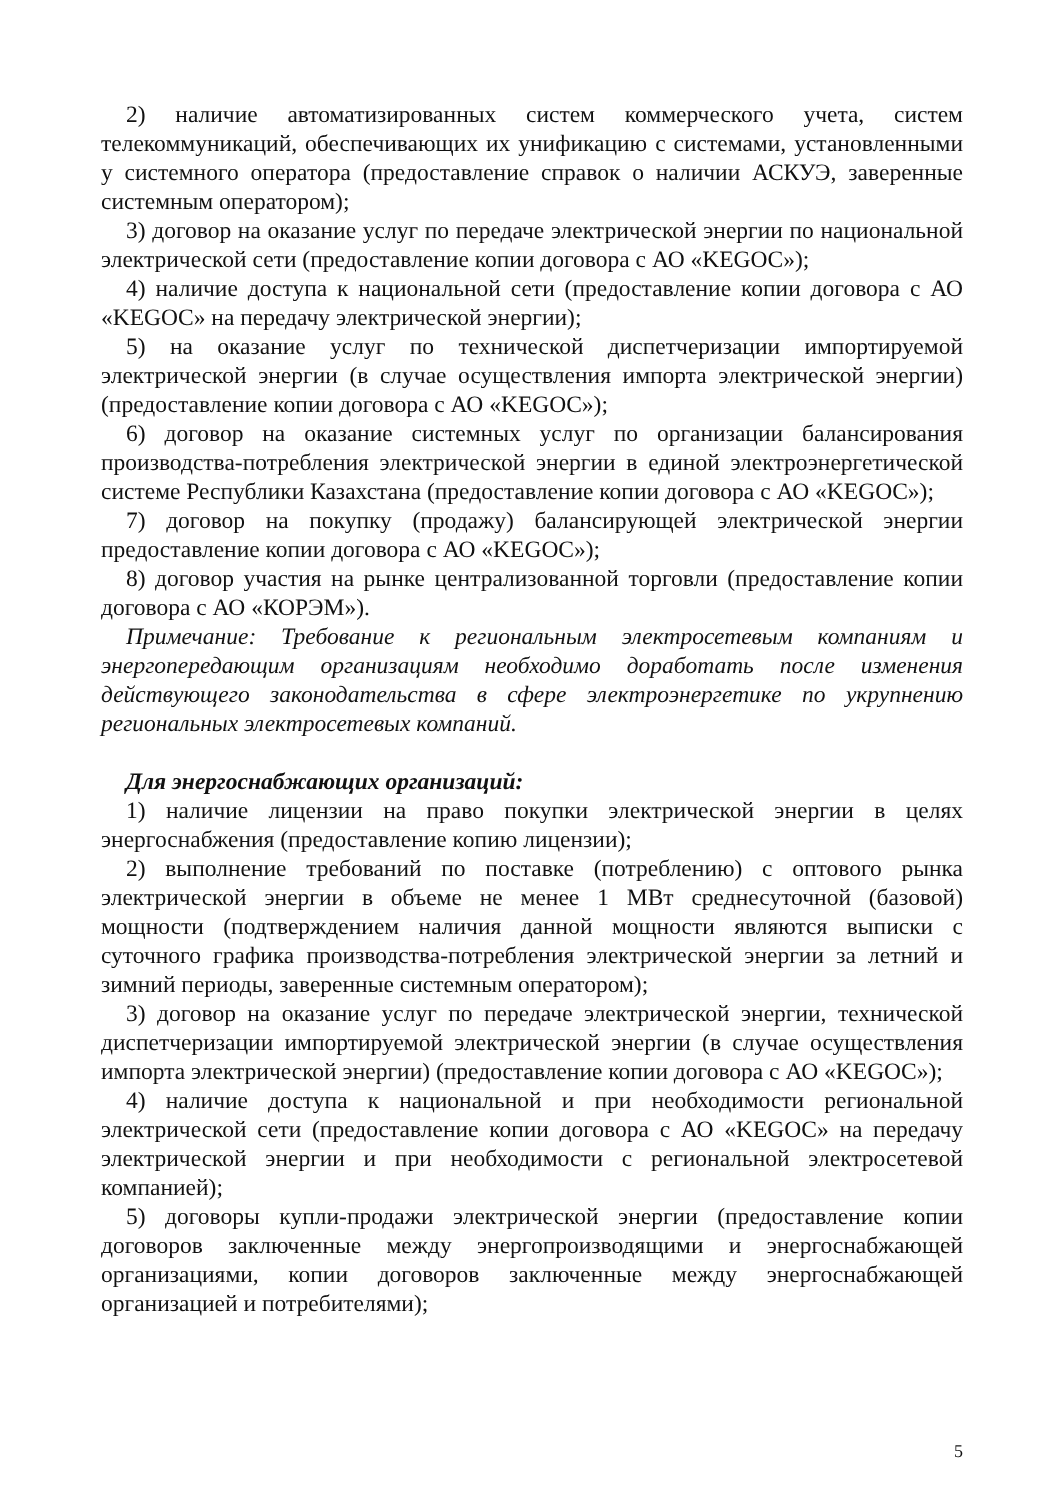2) наличие автоматизированных систем коммерческого учета, систем телекоммуникаций, обеспечивающих их унификацию с системами, установленными у системного оператора (предоставление справок о наличии АСКУЭ, заверенные системным оператором);
3) договор на оказание услуг по передаче электрической энергии по национальной электрической сети (предоставление копии договора с АО «KEGOC»);
4) наличие доступа к национальной сети (предоставление копии договора с АО «KEGOC» на передачу электрической энергии);
5) на оказание услуг по технической диспетчеризации импортируемой электрической энергии (в случае осуществления импорта электрической энергии) (предоставление копии договора с АО «KEGOC»);
6) договор на оказание системных услуг по организации балансирования производства-потребления электрической энергии в единой электроэнергетической системе Республики Казахстана (предоставление копии договора с АО «KEGOC»);
7) договор на покупку (продажу) балансирующей электрической энергии предоставление копии договора с АО «KEGOC»);
8) договор участия на рынке централизованной торговли (предоставление копии договора с АО «КОРЭМ»).
Примечание: Требование к региональным электросетевым компаниям и энергопередающим организациям необходимо доработать после изменения действующего законодательства в сфере электроэнергетике по укрупнению региональных электросетевых компаний.
Для энергоснабжающих организаций:
1) наличие лицензии на право покупки электрической энергии в целях энергоснабжения (предоставление копию лицензии);
2) выполнение требований по поставке (потреблению) с оптового рынка электрической энергии в объеме не менее 1 МВт среднесуточной (базовой) мощности (подтверждением наличия данной мощности являются выписки с суточного графика производства-потребления электрической энергии за летний и зимний периоды, заверенные системным оператором);
3) договор на оказание услуг по передаче электрической энергии, технической диспетчеризации импортируемой электрической энергии (в случае осуществления импорта электрической энергии) (предоставление копии договора с АО «KEGOC»);
4) наличие доступа к национальной и при необходимости региональной электрической сети (предоставление копии договора с АО «KEGOC» на передачу электрической энергии и при необходимости с региональной электросетевой компанией);
5) договоры купли-продажи электрической энергии (предоставление копии договоров заключенные между энергопроизводящими и энергоснабжающей организациями, копии договоров заключенные между энергоснабжающей организацией и потребителями);
5